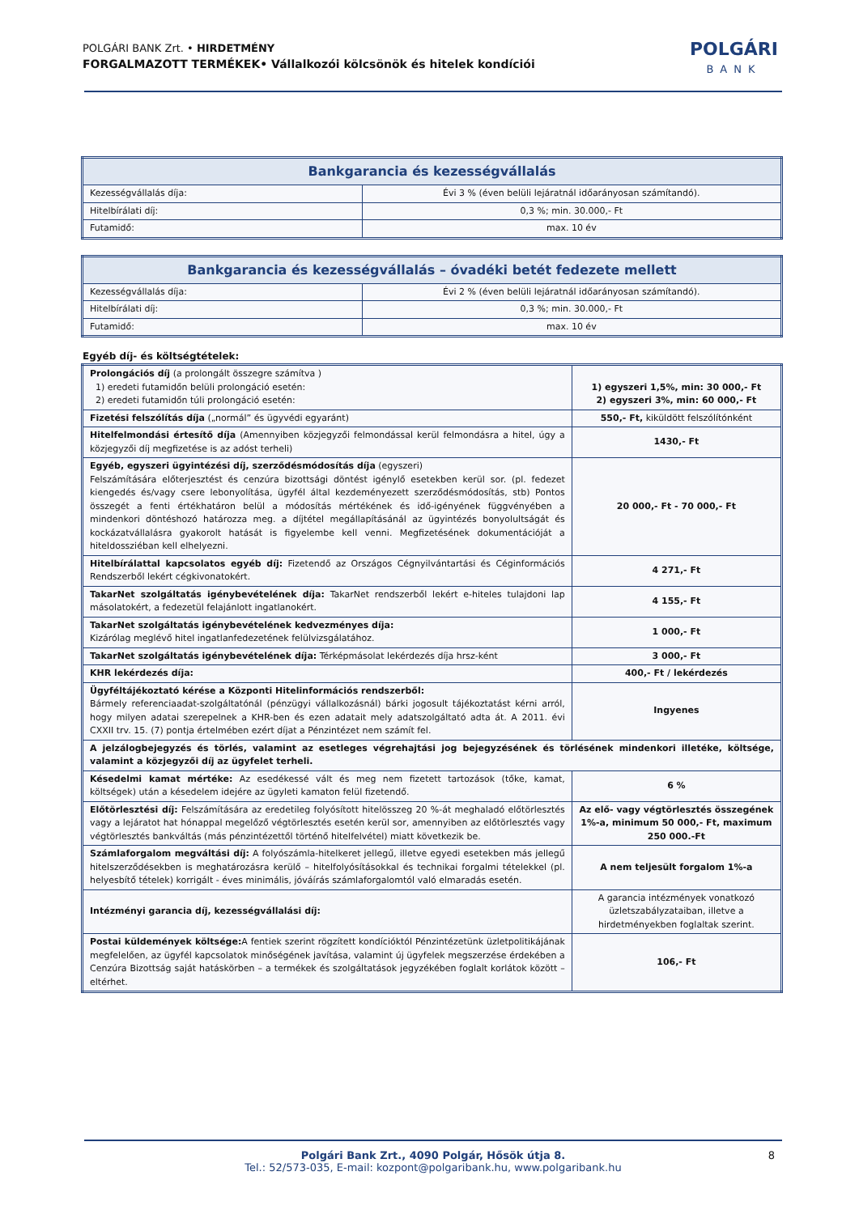POLGÁRI BANK Zrt. • HIRDETMÉNY
FORGALMAZOTT TERMÉKEK• Vállalkozói kölcsönök és hitelek kondíciói
POLGÁRI
BANK
| Bankgarancia és kezességvállalás | |
| --- | --- |
| Kezességvállalás díja: | Évi 3 % (éven belüli lejáratnál időarányosan számítandó). |
| Hitelbírálati díj: | 0,3 %; min. 30.000,- Ft |
| Futamidő: | max. 10 év |
| Bankgarancia és kezességvállalás – óvadéki betét fedezete mellett | |
| --- | --- |
| Kezességvállalás díja: | Évi 2 % (éven belüli lejáratnál időarányosan számítandó). |
| Hitelbírálati díj: | 0,3 %; min. 30.000,- Ft |
| Futamidő: | max. 10 év |
Egyéb díj- és költségtételek:
| Prolongációs díj (a prolongált összegre számítva ) 1) eredeti futamidőn belüli prolongáció esetén: 2) eredeti futamidőn túli prolongáció esetén: | 1) egyszeri 1,5%, min: 30 000,- Ft 2) egyszeri 3%, min: 60 000,- Ft |
| Fizetési felszólítás díja („normál” és ügyvédi egyaránt) | 550,- Ft, kiküldött felszólítónként |
| Hitelfelmondási értesítő díja (Amennyiben közjegyzői felmondással kerül felmondásra a hitel, úgy a közjegyzői díj megfizetése is az adóst terheli) | 1430,- Ft |
| Egyéb, egyszeri ügyintézési díj, szerződésmódosítás díja (egyszeri) Felszámítására előterjesztést és cenzúra bizottsági döntést igénylő esetekben kerül sor. (pl. fedezet kiengedés és/vagy csere lebonyolítása, ügyfél által kezdeményezett szerződésmódosítás, stb) Pontos összegét a fenti értékhatáron belül a módosítás mértékének és idő-igényének függvényében a mindenkori döntéshozó határozza meg. a díjtétel megállapításánál az ügyintézés bonyolultságát és kockázatvállalásra gyakorolt hatását is figyelembe kell venni. Megfizetésének dokumentációját a hiteldossziéban kell elhelyezni. | 20 000,- Ft - 70 000,- Ft |
| Hitelbírálattal kapcsolatos egyéb díj: Fizetendő az Országos Cégnyilvántartási és Céginformációs Rendszerből lekért cégkivonatokért. | 4 271,- Ft |
| TakarNet szolgáltatás igénybevételének díja: TakarNet rendszerből lekért e-hiteles tulajdoni lap másolatokért, a fedezetül felajánlott ingatlanokért. | 4 155,- Ft |
| TakarNet szolgáltatás igénybevételének kedvezményes díja: Kizárólag meglévő hitel ingatlanfedezetének felülvizsgálatához. | 1 000,- Ft |
| TakarNet szolgáltatás igénybevételének díja: Térképmásolat lekérdezés díja hrsz-ként | 3 000,- Ft |
| KHR lekérdezés díja: | 400,- Ft / lekérdezés |
| Ügyféltájékoztató kérése a Központi Hitelinformációs rendszerből: Bármely referenciaadat-szolgáltatónál (pénzügyi vállalkozásnál) bárki jogosult tájékoztatást kérni arról, hogy milyen adatai szerepelnek a KHR-ben és ezen adatait mely adatszolgáltató adta át. A 2011. évi CXXII trv. 15. (7) pontja értelmében ezért díjat a Pénzintézet nem számít fel. | Ingyenes |
| A jelzálogbejegyzés és törlés, valamint az esetleges végrehajtási jog bejegyzésének és törlésének mindenkori illetéke, költsége, valamint a közjegyzői díj az ügyfelet terheli. | |
| Késedelmi kamat mértéke: Az esedékessé vált és meg nem fizetett tartozások (tőke, kamat, költségek) után a késedelem idejére az ügyleti kamaton felül fizetendő. | 6 % |
| Előtörlesztési díj: Felszámítására az eredetileg folyósított hitelösszeg 20 %-át meghaladó előtörlesztés vagy a lejáratot hat hónappal megelőző végtörlesztés esetén kerül sor, amennyiben az előtörlesztés vagy végtörlesztés bankváltás (más pénzintézettől történő hitelfelvétel) miatt következik be. | Az elő- vagy végtörlesztés összegének 1%-a, minimum 50 000,- Ft, maximum 250 000.-Ft |
| Számlaforgalom megváltási díj: A folyószámla-hitelkeret jellegű, illetve egyedi esetekben más jellegű hitelszerződésekben is meghatározásra kerülő – hitelfolyósításokkal és technikai forgalmi tételekkel (pl. helyesbítő tételek) korrigált - éves minimális, jóváírás számlaforgalomtól való elmaradás esetén. | A nem teljesült forgalom 1%-a |
| Intézményi garancia díj, kezességvállalási díj: | A garancia intézmények vonatkozó üzletszabályzataiban, illetve a hirdetményekben foglaltak szerint. |
| Postai küldemények költsége: A fentiek szerint rögzített kondícióktól Pénzintézetünk üzletpolitikájának megfelelően, az ügyfél kapcsolatok minőségének javítása, valamint új ügyfelek megszerzése érdekében a Cenzúra Bizottság saját hatáskörben – a termékek és szolgáltatások jegyzékében foglalt korlátok között – eltérhet. | 106,- Ft |
Polgári Bank Zrt., 4090 Polgár, Hősök útja 8.
Tel.: 52/573-035, E-mail: kozpont@polgaribank.hu, www.polgaribank.hu
8